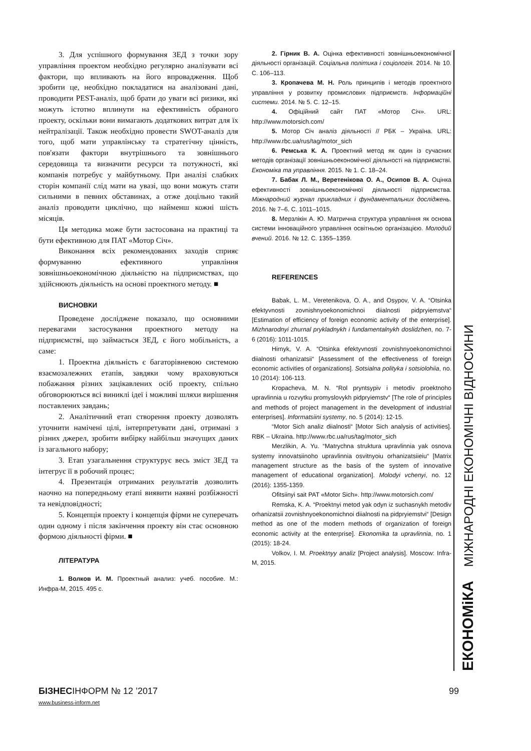3. Для успішного формування ЗЕД з точки зору управління проектом необхідно регулярно аналізувати всі фактори, що впливають на його впровадження. Щоб зробити це, необхідно покладатися на аналізовані дані, проводити PEST-аналіз, щоб брати до уваги всі ризики, які можуть істотно вплинути на ефективність обраного проекту, оскільки вони вимагають додаткових витрат для їх нейтралізації. Також необхідно провести SWOT-аналіз для того, щоб мати управлінську та стратегічну цінність, пов'язати фактори внутрішнього та зовнішнього середовища та визначити ресурси та потужності, які компанія потребує у майбутньому. При аналізі слабких сторін компанії слід мати на увазі, що вони можуть стати сильними в певних обставинах, а отже доцільно такий аналіз проводити циклічно, що найменш кожні шість місяців.
Ця методика може бути застосована на практиці та бути ефективною для ПАТ «Мотор Січ».
Виконання всіх рекомендованих заходів сприяє формуванню ефективного управління зовнішньоекономічною діяльністю на підприємствах, що здійснюють діяльність на основі проектного методу. ■
ВИСНОВКИ
Проведене досліджене показало, що основними перевагами застосування проектного методу на підприємстві, що займається ЗЕД, є його мобільність, а саме:
1. Проектна діяльність є багаторівневою системою взаємозалежних етапів, завдяки чому враховуються побажання різних зацікавлених осіб проекту, спільно обговорюються всі виниклі ідеї і можливі шляхи вирішення поставлених завдань;
2. Аналітичний етап створення проекту дозволять уточнити намічені цілі, інтерпретувати дані, отримані з різних джерел, зробити вибірку найбільш значущих даних із загального набору;
3. Етап узагальнення структурує весь зміст ЗЕД та інтегрує її в робочий процес;
4. Презентація отриманих результатів дозволить наочно на попередньому етапі виявити наявні розбіжності та невідповідності;
5. Концепція проекту і концепція фірми не суперечать один одному і після закінчення проекту він стає основною формою діяльності фірми. ■
ЛІТЕРАТУРА
1. Волков И. М. Проектный анализ: учеб. пособие. М.: Инфра-М, 2015. 495 с.
2. Гірник В. А. Оцінка ефективності зовнішньоекономічної діяльності організацій. Соціальна політика і соціологія. 2014. № 10. С. 106–113.
3. Кропачева М. Н. Роль принципів і методів проектного управління у розвитку промислових підприємств. Інформаційні системи. 2014. № 5. С. 12–15.
4. Офіційний сайт ПАТ «Мотор Січ». URL: http://www.motorsich.com/
5. Мотор Січ аналіз діяльності // РБК – Україна. URL: http://www.rbc.ua/rus/tag/motor_sich
6. Ремська К. А. Проектний метод як один із сучасних методів організації зовнішньоекономічної діяльності на підприємстві. Економіка та управління. 2015. № 1. С. 18–24.
7. Бабак Л. М., Веретенікова О. А., Осипов В. А. Оцінка ефективності зовнішньоекономічної діяльності підприємства. Міжнародний журнал прикладних і фундаментальних досліджень. 2016. № 7–6. С. 1011–1015.
8. Мерзлікін А. Ю. Матрична структура управління як основа системи інноваційного управління освітньою організацією. Молодий вчений. 2016. № 12. С. 1355–1359.
REFERENCES
Babak, L. M., Veretenikova, O. A., and Osypov, V. A. “Otsinka efektyvnosti zovnishnyoekonomichnoi diialnosti pidpryiemstva“ [Estimation of efficiency of foreign economic activity of the enterprise]. Mizhnarodnyi zhurnal prykladnykh i fundamentalnykh doslidzhen, no. 7-6 (2016): 1011-1015.
Hirnyk, V. A. “Otsinka efektyvnosti zovnishnyoekonomichnoi diialnosti orhanizatsii“ [Assessment of the effectiveness of foreign economic activities of organizations]. Sotsialna polityka i sotsiolohiia, no. 10 (2014): 106-113.
Kropacheva, M. N. “Rol pryntsypiv i metodiv proektnoho upravlinnia u rozvytku promyslovykh pidpryiemstv“ [The role of principles and methods of project management in the development of industrial enterprises]. Informatsiini systemy, no. 5 (2014): 12-15.
“Motor Sich analiz diialnosti“ [Motor Sich analysis of activities]. RBK – Ukraina. http://www.rbc.ua/rus/tag/motor_sich
Merzlikin, A. Yu. “Matrychna struktura upravlinnia yak osnova systemy innovatsiinoho upravlinnia osvitnyoiu orhanizatsiieiu“ [Matrix management structure as the basis of the system of innovative management of educational organization]. Molodyi vchenyi, no. 12 (2016): 1355-1359.
Ofitsiinyi sait PAT «Motor Sich». http://www.motorsich.com/
Remska, K. A. “Proektnyi metod yak odyn iz suchasnykh metodiv orhanizatsii zovnishnyoekonomichnoi diialnosti na pidpryiemstvi“ [Design method as one of the modern methods of organization of foreign economic activity at the enterprise]. Ekonomika ta upravlinnia, no. 1 (2015): 18-24.
Volkov, I. M. Proektnyy analiz [Project analysis]. Moscow: Infra-M, 2015.
ЕКОНОМіКА МІЖНАРОДНІ ЕКОНОМІЧНІ ВІДНОСИНИ
БІЗНЕСІНФОРМ № 12 ’2017 99
www.business-inform.net